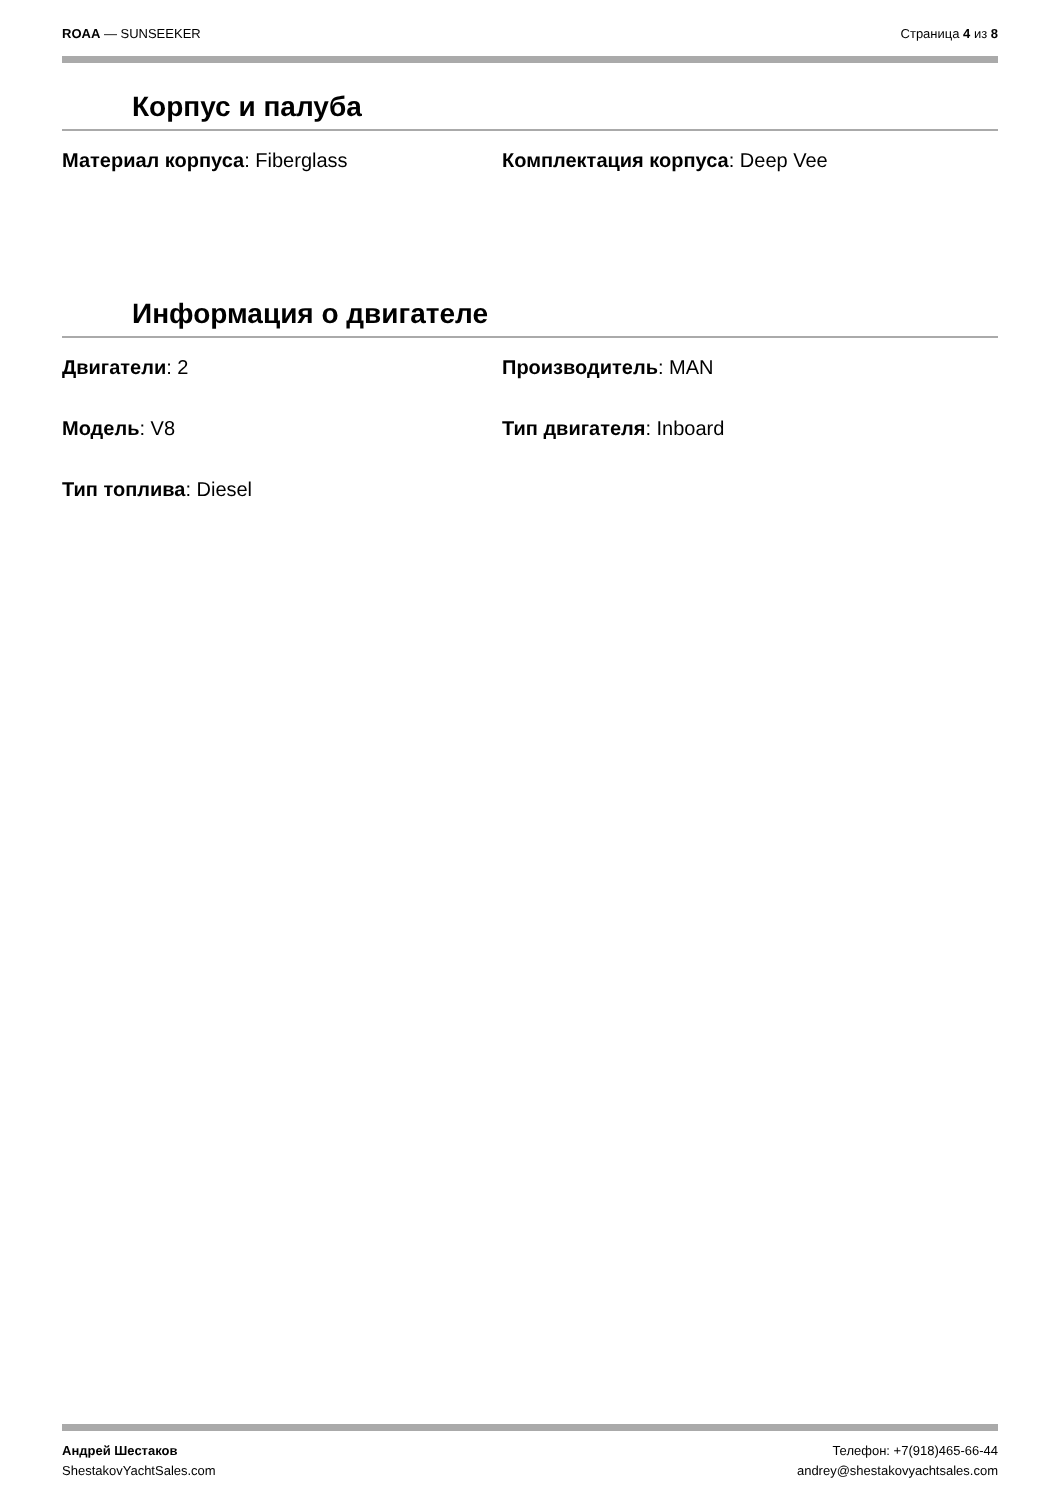ROAA — SUNSEEKER Страница 4 из 8
Корпус и палуба
Материал корпуса: Fiberglass
Комплектация корпуса: Deep Vee
Информация о двигателе
Двигатели: 2
Производитель: MAN
Модель: V8
Тип двигателя: Inboard
Тип топлива: Diesel
Андрей Шестаков
ShestakovYachtSales.com
Телефон: +7(918)465-66-44
andrey@shestakovyachtsales.com